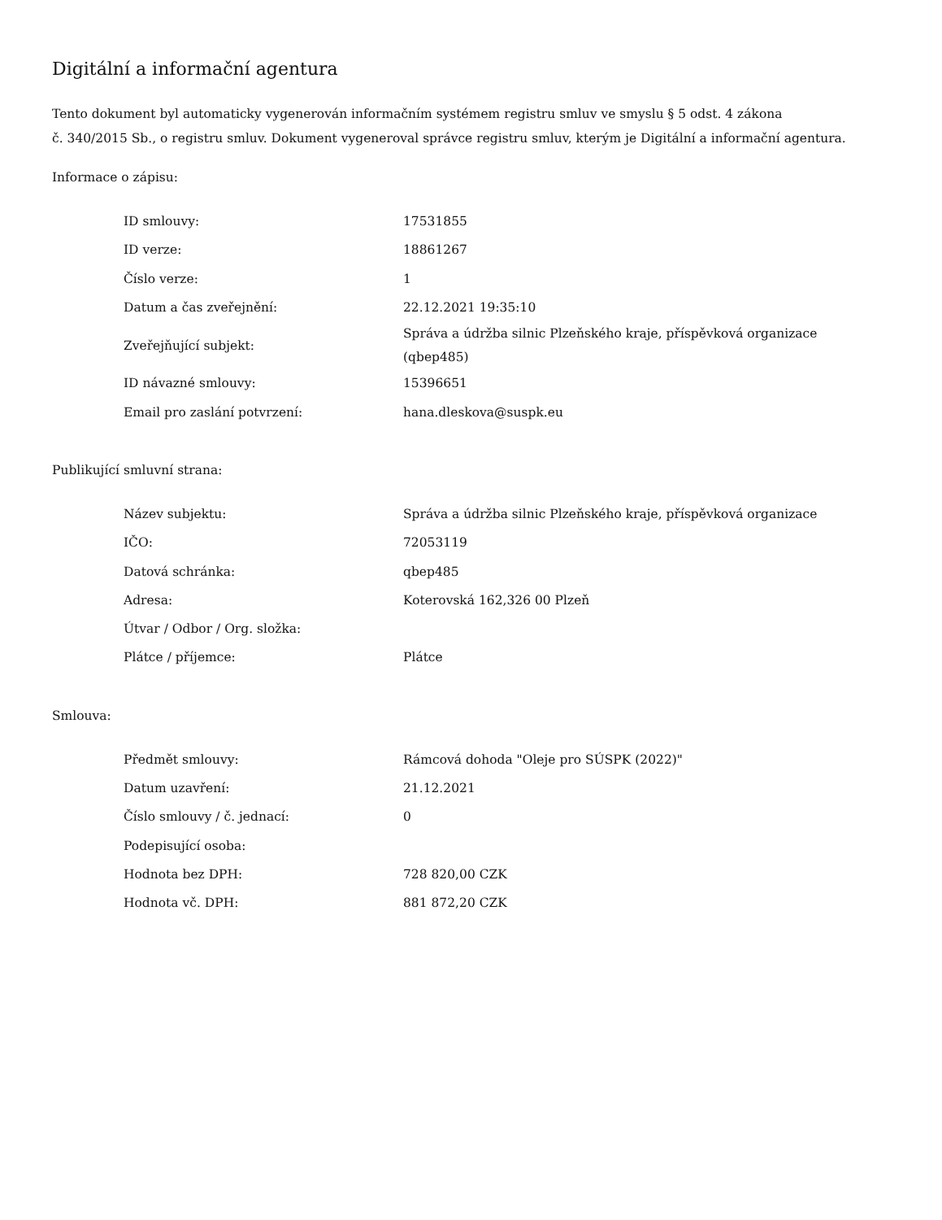Digitální a informační agentura
Tento dokument byl automaticky vygenerován informačním systémem registru smluv ve smyslu § 5 odst. 4 zákona
č. 340/2015 Sb., o registru smluv. Dokument vygeneroval správce registru smluv, kterým je Digitální a informační agentura.
Informace o zápisu:
| ID smlouvy: | 17531855 |
| ID verze: | 18861267 |
| Číslo verze: | 1 |
| Datum a čas zveřejnění: | 22.12.2021 19:35:10 |
| Zveřejňující subjekt: | Správa a údržba silnic Plzeňského kraje, příspěvková organizace (qbep485) |
| ID návazné smlouvy: | 15396651 |
| Email pro zaslání potvrzení: | hana.dleskova@suspk.eu |
Publikující smluvní strana:
| Název subjektu: | Správa a údržba silnic Plzeňského kraje, příspěvková organizace |
| IČO: | 72053119 |
| Datová schránka: | qbep485 |
| Adresa: | Koterovská 162,326 00 Plzeň |
| Útvar / Odbor / Org. složka: | |
| Plátce / příjemce: | Plátce |
Smlouva:
| Předmět smlouvy: | Rámcová dohoda "Oleje pro SÚSPK (2022)" |
| Datum uzavření: | 21.12.2021 |
| Číslo smlouvy / č. jednací: | 0 |
| Podepisující osoba: | |
| Hodnota bez DPH: | 728 820,00 CZK |
| Hodnota vč. DPH: | 881 872,20 CZK |